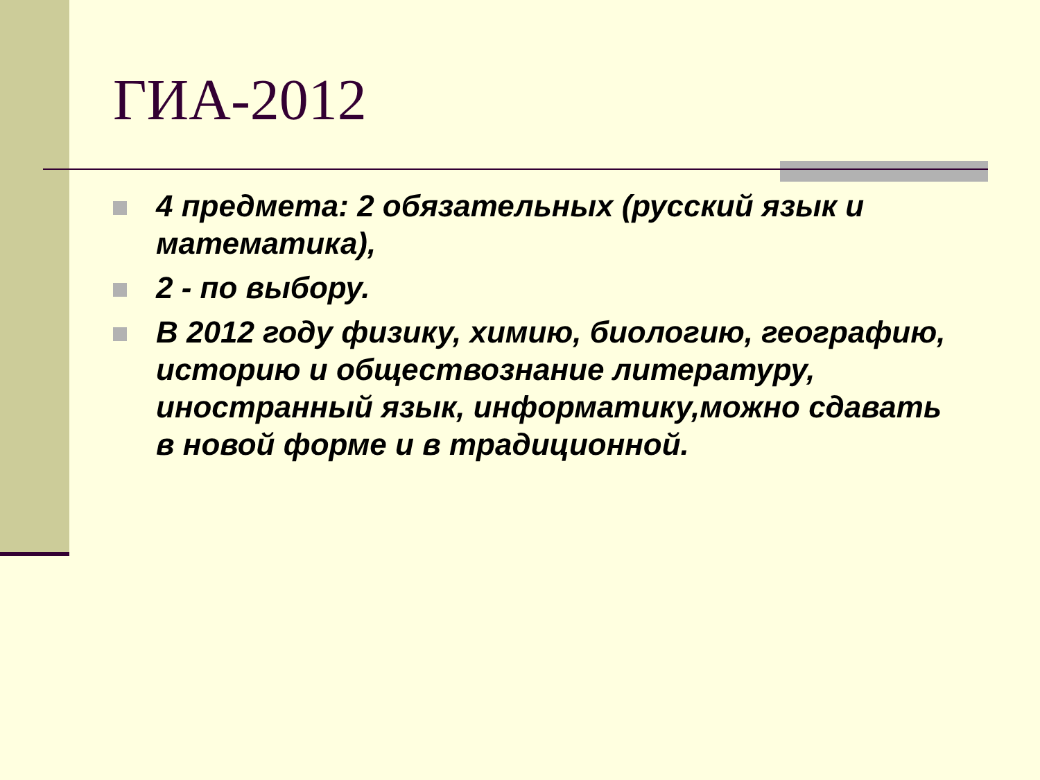ГИА-2012
4 предмета: 2 обязательных (русский язык и математика),
2 - по выбору.
В 2012 году физику, химию, биологию, географию, историю и обществознание литературу, иностранный язык, информатику,можно сдавать в новой форме и в традиционной.